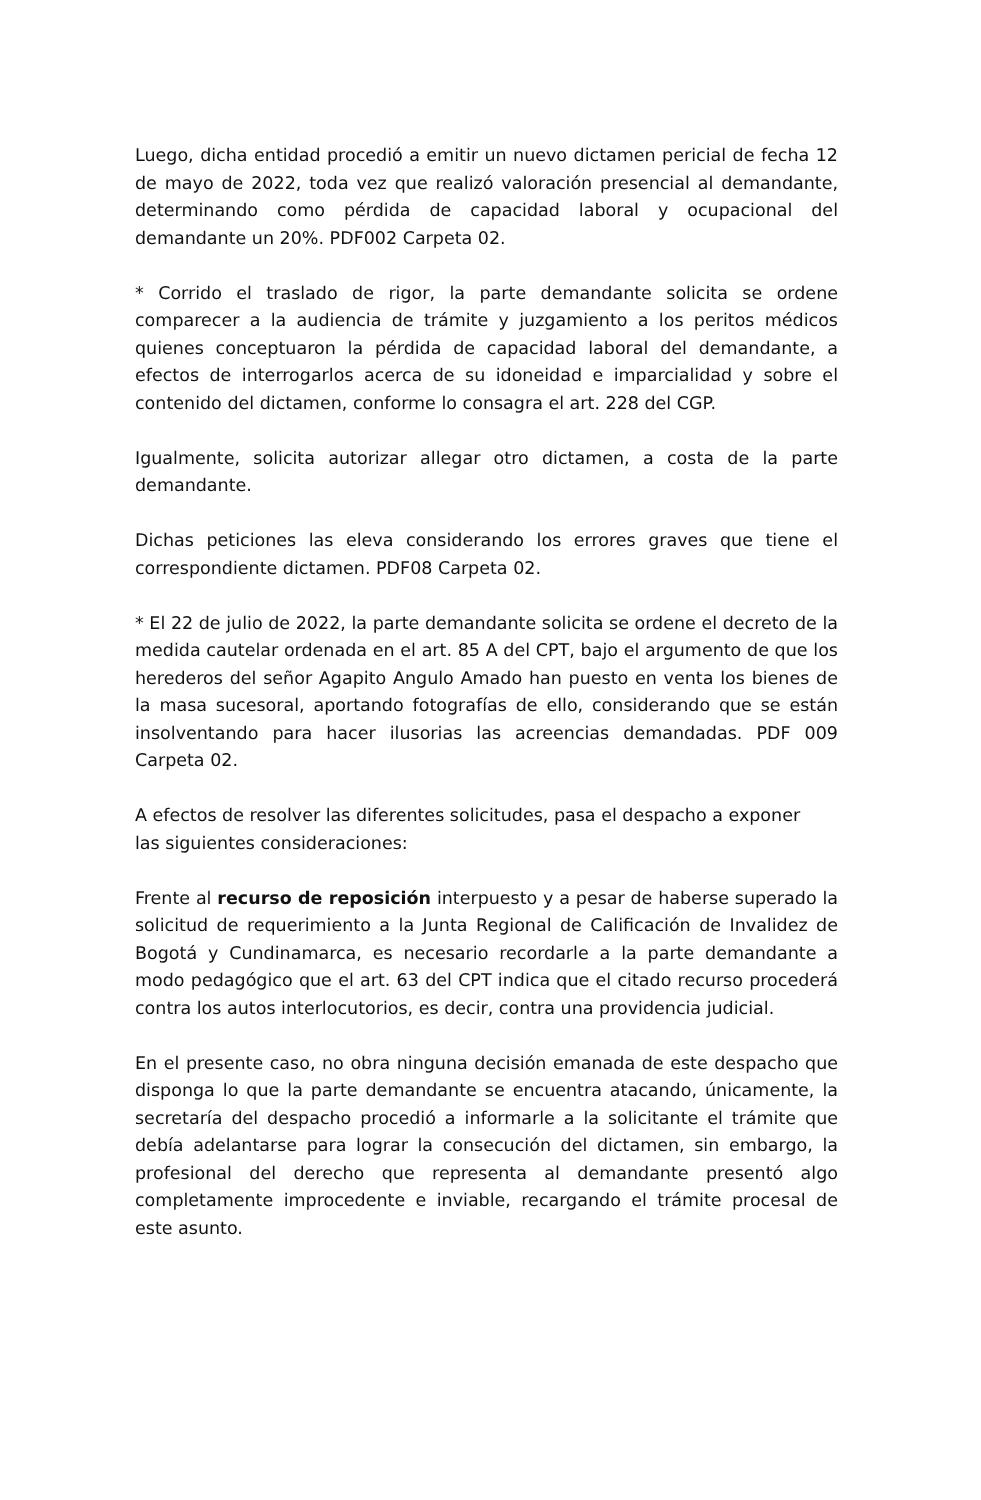Luego, dicha entidad procedió a emitir un nuevo dictamen pericial de fecha 12 de mayo de 2022, toda vez que realizó valoración presencial al demandante, determinando como pérdida de capacidad laboral y ocupacional del demandante un 20%. PDF002 Carpeta 02.
* Corrido el traslado de rigor, la parte demandante solicita se ordene comparecer a la audiencia de trámite y juzgamiento a los peritos médicos quienes conceptuaron la pérdida de capacidad laboral del demandante, a efectos de interrogarlos acerca de su idoneidad e imparcialidad y sobre el contenido del dictamen, conforme lo consagra el art. 228 del CGP.
Igualmente, solicita autorizar allegar otro dictamen, a costa de la parte demandante.
Dichas peticiones las eleva considerando los errores graves que tiene el correspondiente dictamen. PDF08 Carpeta 02.
* El 22 de julio de 2022, la parte demandante solicita se ordene el decreto de la medida cautelar ordenada en el art. 85 A del CPT, bajo el argumento de que los herederos del señor Agapito Angulo Amado han puesto en venta los bienes de la masa sucesoral, aportando fotografías de ello, considerando que se están insolventando para hacer ilusorias las acreencias demandadas. PDF 009 Carpeta 02.
A efectos de resolver las diferentes solicitudes, pasa el despacho a exponer
las siguientes consideraciones:
Frente al recurso de reposición interpuesto y a pesar de haberse superado la solicitud de requerimiento a la Junta Regional de Calificación de Invalidez de Bogotá y Cundinamarca, es necesario recordarle a la parte demandante a modo pedagógico que el art. 63 del CPT indica que el citado recurso procederá contra los autos interlocutorios, es decir, contra una providencia judicial.
En el presente caso, no obra ninguna decisión emanada de este despacho que disponga lo que la parte demandante se encuentra atacando, únicamente, la secretaría del despacho procedió a informarle a la solicitante el trámite que debía adelantarse para lograr la consecución del dictamen, sin embargo, la profesional del derecho que representa al demandante presentó algo completamente improcedente e inviable, recargando el trámite procesal de este asunto.